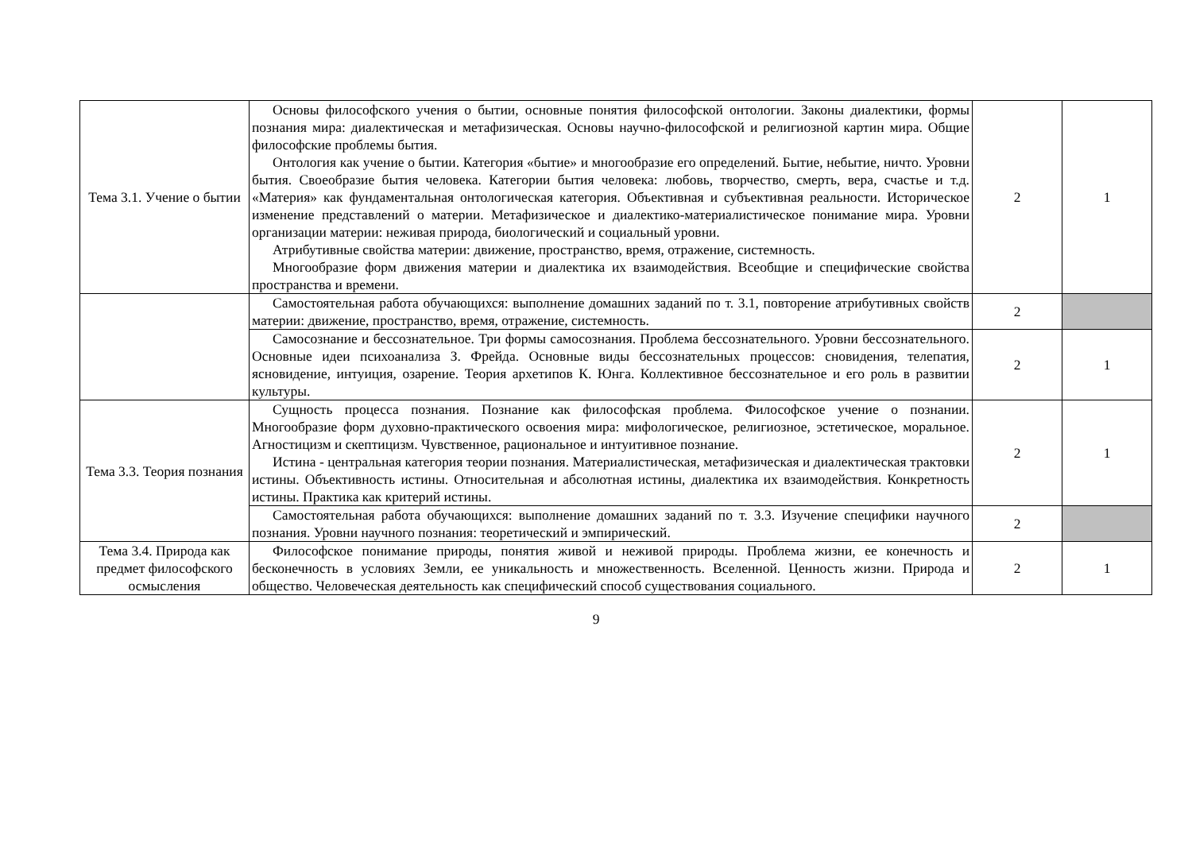| Тема 3.1. Учение о бытии | Основы философского учения о бытии, основные понятия философской онтологии. Законы диалектики, формы познания мира: диалектическая и метафизическая. Основы научно-философской и религиозной картин мира. Общие философские проблемы бытия. Онтология как учение о бытии. Категория «бытие» и многообразие его определений. Бытие, небытие, ничто. Уровни бытия. Своеобразие бытия человека. Категории бытия человека: любовь, творчество, смерть, вера, счастье и т.д. «Материя» как фундаментальная онтологическая категория. Объективная и субъективная реальности. Историческое изменение представлений о материи. Метафизическое и диалектико-материалистическое понимание мира. Уровни организации материи: неживая природа, биологический и социальный уровни. Атрибутивные свойства материи: движение, пространство, время, отражение, системность. Многообразие форм движения материи и диалектика их взаимодействия. Всеобщие и специфические свойства пространства и времени. | 2 | 1 |
| | Самостоятельная работа обучающихся: выполнение домашних заданий по т. 3.1, повторение атрибутивных свойств материи: движение, пространство, время, отражение, системность. | 2 | |
| | Самосознание и бессознательное. Три формы самосознания. Проблема бессознательного. Уровни бессознательного. Основные идеи психоанализа З. Фрейда. Основные виды бессознательных процессов: сновидения, телепатия, ясновидение, интуиция, озарение. Теория архетипов К. Юнга. Коллективное бессознательное и его роль в развитии культуры. | 2 | 1 |
| Тема 3.3. Теория познания | Сущность процесса познания. Познание как философская проблема. Философское учение о познании. Многообразие форм духовно-практического освоения мира: мифологическое, религиозное, эстетическое, моральное. Агностицизм и скептицизм. Чувственное, рациональное и интуитивное познание. Истина - центральная категория теории познания. Материалистическая, метафизическая и диалектическая трактовки истины. Объективность истины. Относительная и абсолютная истины, диалектика их взаимодействия. Конкретность истины. Практика как критерий истины. | 2 | 1 |
| | Самостоятельная работа обучающихся: выполнение домашних заданий по т. 3.3. Изучение специфики научного познания. Уровни научного познания: теоретический и эмпирический. | 2 | |
| Тема 3.4. Природа как предмет философского осмысления | Философское понимание природы, понятия живой и неживой природы. Проблема жизни, ее конечность и бесконечность в условиях Земли, ее уникальность и множественность. Вселенной. Ценность жизни. Природа и общество. Человеческая деятельность как специфический способ существования социального. | 2 | 1 |
9